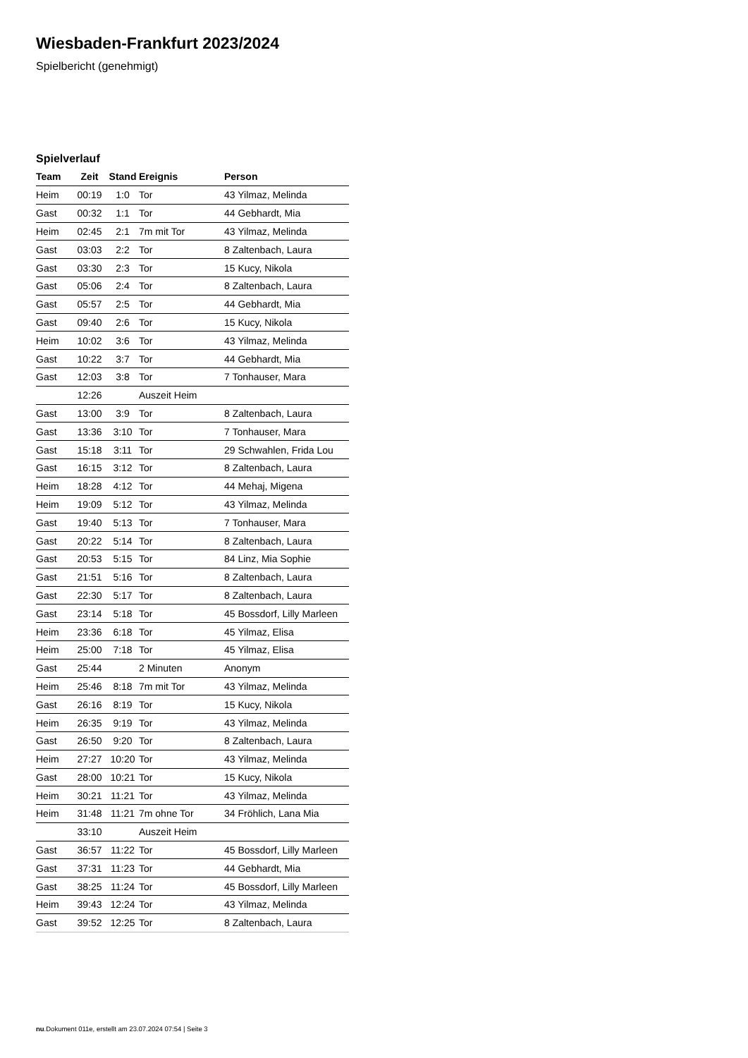Wiesbaden-Frankfurt 2023/2024
Spielbericht (genehmigt)
Spielverlauf
| Team | Zeit | Stand | Ereignis | Person |
| --- | --- | --- | --- | --- |
| Heim | 00:19 | 1:0 | Tor | 43 Yilmaz, Melinda |
| Gast | 00:32 | 1:1 | Tor | 44 Gebhardt, Mia |
| Heim | 02:45 | 2:1 | 7m mit Tor | 43 Yilmaz, Melinda |
| Gast | 03:03 | 2:2 | Tor | 8 Zaltenbach, Laura |
| Gast | 03:30 | 2:3 | Tor | 15 Kucy, Nikola |
| Gast | 05:06 | 2:4 | Tor | 8 Zaltenbach, Laura |
| Gast | 05:57 | 2:5 | Tor | 44 Gebhardt, Mia |
| Gast | 09:40 | 2:6 | Tor | 15 Kucy, Nikola |
| Heim | 10:02 | 3:6 | Tor | 43 Yilmaz, Melinda |
| Gast | 10:22 | 3:7 | Tor | 44 Gebhardt, Mia |
| Gast | 12:03 | 3:8 | Tor | 7 Tonhauser, Mara |
| | 12:26 | | Auszeit Heim | |
| Gast | 13:00 | 3:9 | Tor | 8 Zaltenbach, Laura |
| Gast | 13:36 | 3:10 | Tor | 7 Tonhauser, Mara |
| Gast | 15:18 | 3:11 | Tor | 29 Schwahlen, Frida Lou |
| Gast | 16:15 | 3:12 | Tor | 8 Zaltenbach, Laura |
| Heim | 18:28 | 4:12 | Tor | 44 Mehaj, Migena |
| Heim | 19:09 | 5:12 | Tor | 43 Yilmaz, Melinda |
| Gast | 19:40 | 5:13 | Tor | 7 Tonhauser, Mara |
| Gast | 20:22 | 5:14 | Tor | 8 Zaltenbach, Laura |
| Gast | 20:53 | 5:15 | Tor | 84 Linz, Mia Sophie |
| Gast | 21:51 | 5:16 | Tor | 8 Zaltenbach, Laura |
| Gast | 22:30 | 5:17 | Tor | 8 Zaltenbach, Laura |
| Gast | 23:14 | 5:18 | Tor | 45 Bossdorf, Lilly Marleen |
| Heim | 23:36 | 6:18 | Tor | 45 Yilmaz, Elisa |
| Heim | 25:00 | 7:18 | Tor | 45 Yilmaz, Elisa |
| Gast | 25:44 | | 2 Minuten | Anonym |
| Heim | 25:46 | 8:18 | 7m mit Tor | 43 Yilmaz, Melinda |
| Gast | 26:16 | 8:19 | Tor | 15 Kucy, Nikola |
| Heim | 26:35 | 9:19 | Tor | 43 Yilmaz, Melinda |
| Gast | 26:50 | 9:20 | Tor | 8 Zaltenbach, Laura |
| Heim | 27:27 | 10:20 | Tor | 43 Yilmaz, Melinda |
| Gast | 28:00 | 10:21 | Tor | 15 Kucy, Nikola |
| Heim | 30:21 | 11:21 | Tor | 43 Yilmaz, Melinda |
| Heim | 31:48 | 11:21 | 7m ohne Tor | 34 Fröhlich, Lana Mia |
| | 33:10 | | Auszeit Heim | |
| Gast | 36:57 | 11:22 | Tor | 45 Bossdorf, Lilly Marleen |
| Gast | 37:31 | 11:23 | Tor | 44 Gebhardt, Mia |
| Gast | 38:25 | 11:24 | Tor | 45 Bossdorf, Lilly Marleen |
| Heim | 39:43 | 12:24 | Tor | 43 Yilmaz, Melinda |
| Gast | 39:52 | 12:25 | Tor | 8 Zaltenbach, Laura |
nu.Dokument 011e, erstellt am 23.07.2024 07:54 | Seite 3